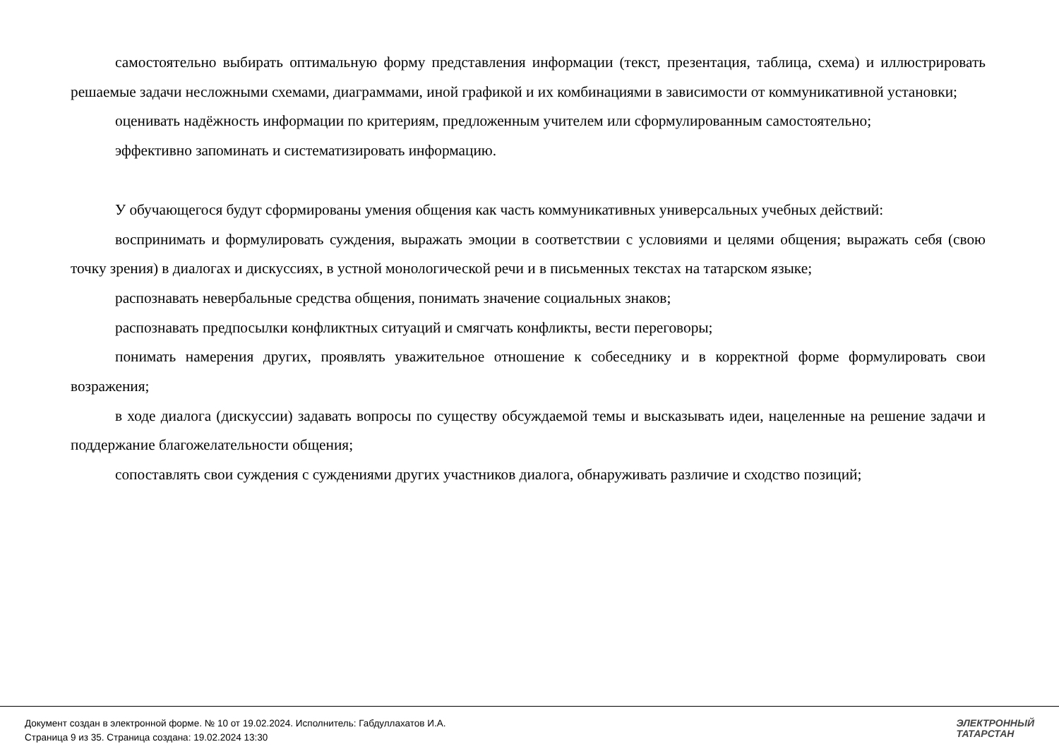самостоятельно выбирать оптимальную форму представления информации (текст, презентация, таблица, схема) и иллюстрировать решаемые задачи несложными схемами, диаграммами, иной графикой и их комбинациями в зависимости от коммуникативной установки;
оценивать надёжность информации по критериям, предложенным учителем или сформулированным самостоятельно;
эффективно запоминать и систематизировать информацию.
У обучающегося будут сформированы умения общения как часть коммуникативных универсальных учебных действий:
воспринимать и формулировать суждения, выражать эмоции в соответствии с условиями и целями общения; выражать себя (свою точку зрения) в диалогах и дискуссиях, в устной монологической речи и в письменных текстах на татарском языке;
распознавать невербальные средства общения, понимать значение социальных знаков;
распознавать предпосылки конфликтных ситуаций и смягчать конфликты, вести переговоры;
понимать намерения других, проявлять уважительное отношение к собеседнику и в корректной форме формулировать свои возражения;
в ходе диалога (дискуссии) задавать вопросы по существу обсуждаемой темы и высказывать идеи, нацеленные на решение задачи и поддержание благожелательности общения;
сопоставлять свои суждения с суждениями других участников диалога, обнаруживать различие и сходство позиций;
Документ создан в электронной форме. № 10 от 19.02.2024. Исполнитель: Габдуллахатов И.А.
Страница 9 из 35. Страница создана: 19.02.2024 13:30
ЭЛЕКТРОННЫЙ
ТАТАРСТАН